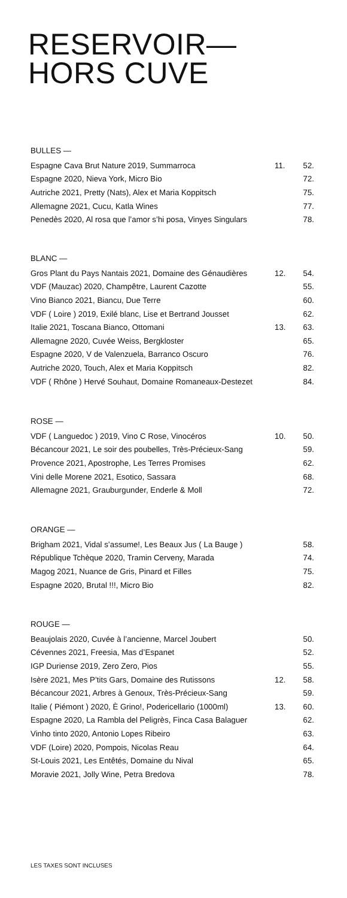RESERVOIR—
HORS CUVE
BULLES —
| Espagne Cava Brut Nature 2019, Summarroca | 11. | 52. |
| Espagne 2020, Nieva York, Micro Bio | | 72. |
| Autriche 2021, Pretty (Nats), Alex et Maria Koppitsch | | 75. |
| Allemagne 2021, Cucu, Katla Wines | | 77. |
| Penedès 2020, Al rosa que l’amor s’hi posa, Vinyes Singulars | | 78. |
BLANC —
| Gros Plant du Pays Nantais 2021, Domaine des Génaudières | 12. | 54. |
| VDF (Mauzac) 2020, Champêtre, Laurent Cazotte | | 55. |
| Vino Bianco 2021, Biancu, Due Terre | | 60. |
| VDF ( Loire ) 2019, Exilé blanc, Lise et Bertrand Jousset | | 62. |
| Italie 2021, Toscana Bianco, Ottomani | 13. | 63. |
| Allemagne 2020, Cuvée Weiss, Bergkloster | | 65. |
| Espagne 2020, V de Valenzuela, Barranco Oscuro | | 76. |
| Autriche 2020, Touch, Alex et Maria Koppitsch | | 82. |
| VDF ( Rhône ) Hervé Souhaut, Domaine Romaneaux-Destezet | | 84. |
ROSE —
| VDF ( Languedoc ) 2019, Vino C Rose, Vinocéros | 10. | 50. |
| Bécancour 2021, Le soir des poubelles, Très-Précieux-Sang | | 59. |
| Provence 2021, Apostrophe, Les Terres Promises | | 62. |
| Vini delle Morene 2021, Esotico, Sassara | | 68. |
| Allemagne 2021, Grauburgunder, Enderle & Moll | | 72. |
ORANGE —
| Brigham 2021, Vidal s’assume!, Les Beaux Jus ( La Bauge ) | | 58. |
| République Tchèque 2020, Tramin Cerveny, Marada | | 74. |
| Magog 2021, Nuance de Gris, Pinard et Filles | | 75. |
| Espagne 2020, Brutal !!!, Micro Bio | | 82. |
ROUGE —
| Beaujolais 2020, Cuvée à l’ancienne, Marcel Joubert | | 50. |
| Cévennes 2021, Freesia, Mas d’Espanet | | 52. |
| IGP Duriense 2019, Zero Zero, Pios | | 55. |
| Isère 2021, Mes P’tits Gars, Domaine des Rutissons | 12. | 58. |
| Bécancour 2021, Arbres à Genoux, Très-Précieux-Sang | | 59. |
| Italie ( Piémont ) 2020, È Grino!, Podericellario (1000ml) | 13. | 60. |
| Espagne 2020, La Rambla del Peligrès, Finca Casa Balaguer | | 62. |
| Vinho tinto 2020, Antonio Lopes Ribeiro | | 63. |
| VDF (Loire) 2020, Pompois, Nicolas Reau | | 64. |
| St-Louis 2021, Les Entêtés, Domaine du Nival | | 65. |
| Moravie 2021, Jolly Wine, Petra Bredova | | 78. |
LES TAXES SONT INCLUSES